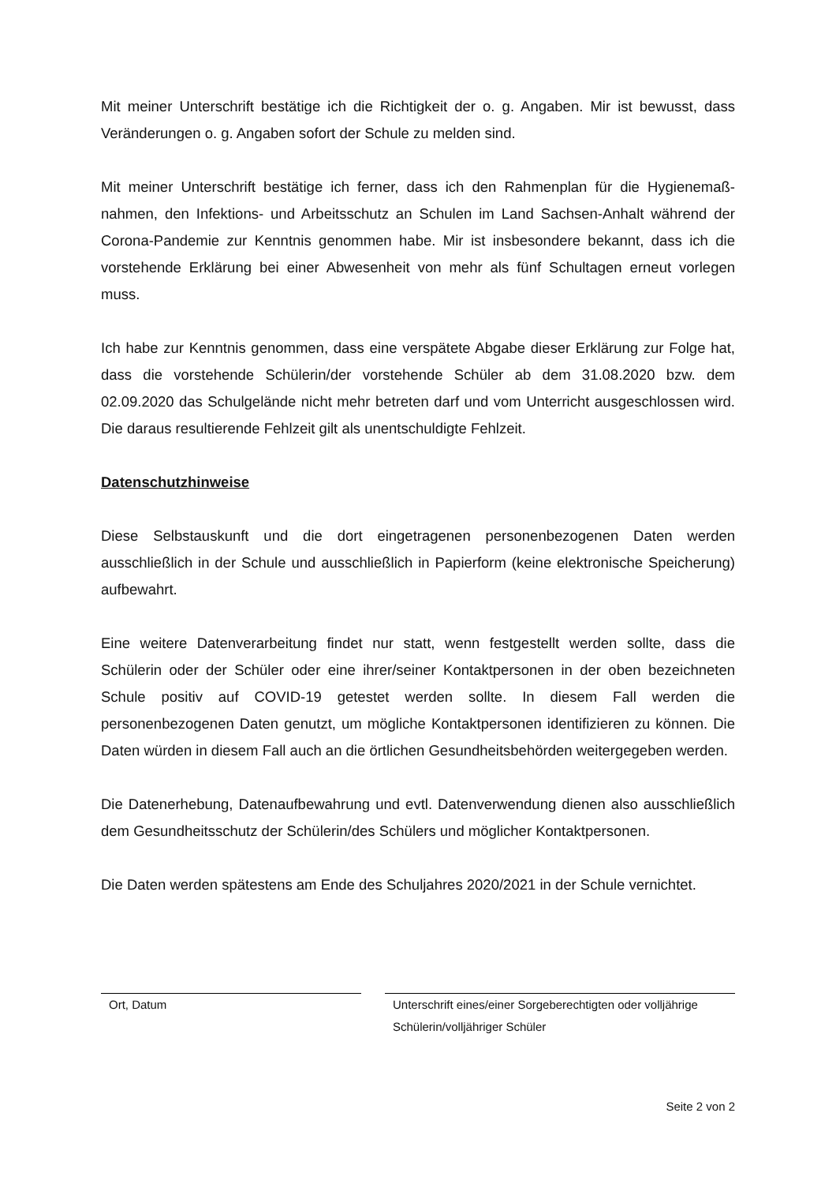Mit meiner Unterschrift bestätige ich die Richtigkeit der o. g. Angaben. Mir ist bewusst, dass Veränderungen o. g. Angaben sofort der Schule zu melden sind.
Mit meiner Unterschrift bestätige ich ferner, dass ich den Rahmenplan für die Hygienemaß-nahmen, den Infektions- und Arbeitsschutz an Schulen im Land Sachsen-Anhalt während der Corona-Pandemie zur Kenntnis genommen habe. Mir ist insbesondere bekannt, dass ich die vorstehende Erklärung bei einer Abwesenheit von mehr als fünf Schultagen erneut vorlegen muss.
Ich habe zur Kenntnis genommen, dass eine verspätete Abgabe dieser Erklärung zur Folge hat, dass die vorstehende Schülerin/der vorstehende Schüler ab dem 31.08.2020 bzw. dem 02.09.2020 das Schulgelände nicht mehr betreten darf und vom Unterricht ausgeschlossen wird. Die daraus resultierende Fehlzeit gilt als unentschuldigte Fehlzeit.
Datenschutzhinweise
Diese Selbstauskunft und die dort eingetragenen personenbezogenen Daten werden ausschließlich in der Schule und ausschließlich in Papierform (keine elektronische Speicherung) aufbewahrt.
Eine weitere Datenverarbeitung findet nur statt, wenn festgestellt werden sollte, dass die Schülerin oder der Schüler oder eine ihrer/seiner Kontaktpersonen in der oben bezeichneten Schule positiv auf COVID-19 getestet werden sollte. In diesem Fall werden die personenbezogenen Daten genutzt, um mögliche Kontaktpersonen identifizieren zu können. Die Daten würden in diesem Fall auch an die örtlichen Gesundheitsbehörden weitergegeben werden.
Die Datenerhebung, Datenaufbewahrung und evtl. Datenverwendung dienen also ausschließlich dem Gesundheitsschutz der Schülerin/des Schülers und möglicher Kontaktpersonen.
Die Daten werden spätestens am Ende des Schuljahres 2020/2021 in der Schule vernichtet.
Ort, Datum Unterschrift eines/einer Sorgeberechtigten oder volljährige Schülerin/volljähriger Schüler
Seite 2 von 2